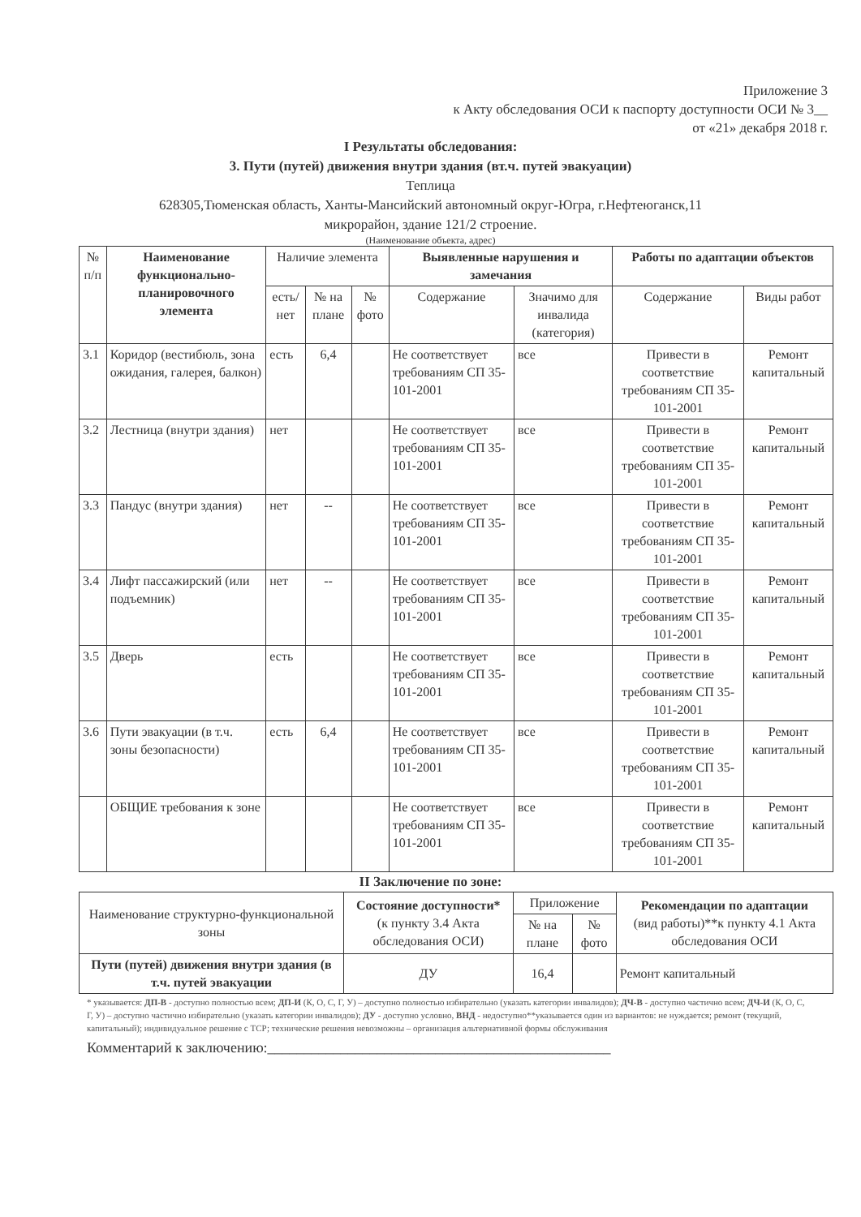Приложение 3
к Акту обследования ОСИ к паспорту доступности ОСИ № 3__
от «21» декабря 2018 г.
I Результаты обследования:
3. Пути (путей) движения внутри здания (вт.ч. путей эвакуации)
Теплица
628305,Тюменская область, Ханты-Мансийский автономный округ-Югра, г.Нефтеюганск,11
микрорайон, здание 121/2 строение.
(Наименование объекта, адрес)
| № п/п | Наименование функционально-планировочного элемента | Наличие элемента | | | Выявленные нарушения и замечания | | Работы по адаптации объектов | |
| --- | --- | --- | --- | --- | --- | --- | --- | --- |
| | | есть/ нет | № на плане | № фото | Содержание | Значимо для инвалида (категория) | Содержание | Виды работ |
| 3.1 | Коридор (вестибюль, зона ожидания, галерея, балкон) | есть | 6,4 | | Не соответствует требованиям СП 35-101-2001 | все | Привести в соответствие требованиям СП 35-101-2001 | Ремонт капитальный |
| 3.2 | Лестница (внутри здания) | нет | | | Не соответствует требованиям СП 35-101-2001 | все | Привести в соответствие требованиям СП 35-101-2001 | Ремонт капитальный |
| 3.3 | Пандус (внутри здания) | нет | -- | | Не соответствует требованиям СП 35-101-2001 | все | Привести в соответствие требованиям СП 35-101-2001 | Ремонт капитальный |
| 3.4 | Лифт пассажирский (или подъемник) | нет | -- | | Не соответствует требованиям СП 35-101-2001 | все | Привести в соответствие требованиям СП 35-101-2001 | Ремонт капитальный |
| 3.5 | Дверь | есть | | | Не соответствует требованиям СП 35-101-2001 | все | Привести в соответствие требованиям СП 35-101-2001 | Ремонт капитальный |
| 3.6 | Пути эвакуации (в т.ч. зоны безопасности) | есть | 6,4 | | Не соответствует требованиям СП 35-101-2001 | все | Привести в соответствие требованиям СП 35-101-2001 | Ремонт капитальный |
| | ОБЩИЕ требования к зоне | | | | Не соответствует требованиям СП 35-101-2001 | все | Привести в соответствие требованиям СП 35-101-2001 | Ремонт капитальный |
II Заключение по зоне:
| Наименование структурно-функциональной зоны | Состояние доступности* (к пункту 3.4 Акта обследования ОСИ) | Приложение | | Рекомендации по адаптации (вид работы)**к пункту 4.1 Акта обследования ОСИ |
| --- | --- | --- | --- | --- |
| | | № на плане | № фото | |
| Пути (путей) движения внутри здания (в т.ч. путей эвакуации | ДУ | 16,4 | | Ремонт капитальный |
* указывается: ДП-В - доступно полностью всем; ДП-И (К, О, С, Г, У) – доступно полностью избирательно (указать категории инвалидов); ДЧ-В - доступно частично всем; ДЧ-И (К, О, С, Г, У) – доступно частично избирательно (указать категории инвалидов); ДУ - доступно условно, ВНД - недоступно**указывается один из вариантов: не нуждается; ремонт (текущий, капитальный); индивидуальное решение с ТСР; технические решения невозможны – организация альтернативной формы обслуживания
Комментарий к заключению:_______________________________________________